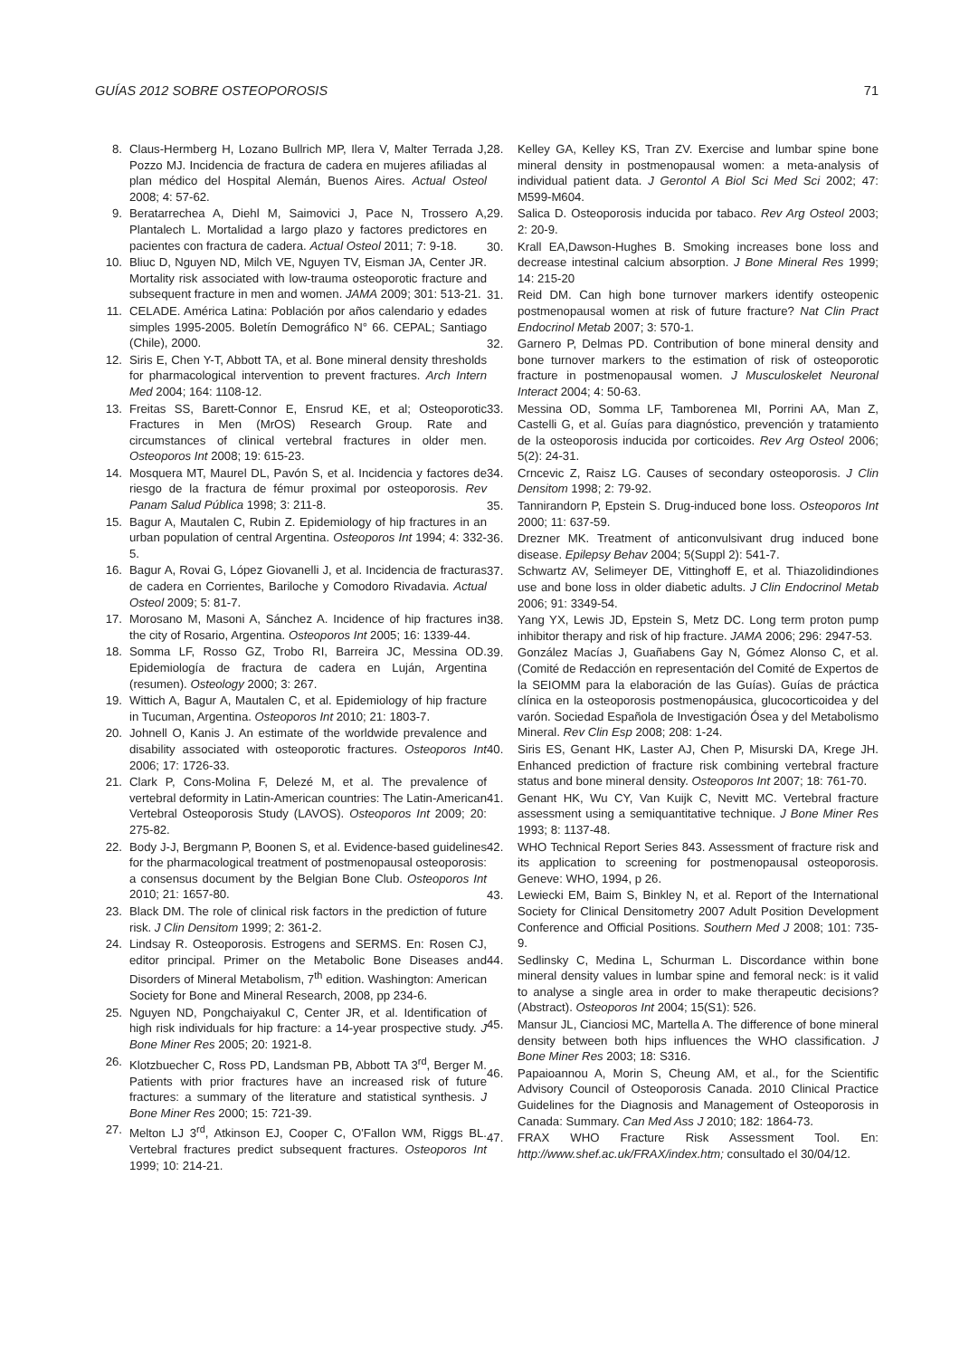GUÍAS 2012 SOBRE OSTEOPOROSIS 71
8. Claus-Hermberg H, Lozano Bullrich MP, Ilera V, Malter Terrada J, Pozzo MJ. Incidencia de fractura de cadera en mujeres afiliadas al plan médico del Hospital Alemán, Buenos Aires. Actual Osteol 2008; 4: 57-62.
9. Beratarrechea A, Diehl M, Saimovici J, Pace N, Trossero A, Plantalech L. Mortalidad a largo plazo y factores predictores en pacientes con fractura de cadera. Actual Osteol 2011; 7: 9-18.
10. Bliuc D, Nguyen ND, Milch VE, Nguyen TV, Eisman JA, Center JR. Mortality risk associated with low-trauma osteoporotic fracture and subsequent fracture in men and women. JAMA 2009; 301: 513-21.
11. CELADE. América Latina: Población por años calendario y edades simples 1995-2005. Boletín Demográfico N° 66. CEPAL; Santiago (Chile), 2000.
12. Siris E, Chen Y-T, Abbott TA, et al. Bone mineral density thresholds for pharmacological intervention to prevent fractures. Arch Intern Med 2004; 164: 1108-12.
13. Freitas SS, Barett-Connor E, Ensrud KE, et al; Osteoporotic Fractures in Men (MrOS) Research Group. Rate and circumstances of clinical vertebral fractures in older men. Osteoporos Int 2008; 19: 615-23.
14. Mosquera MT, Maurel DL, Pavón S, et al. Incidencia y factores de riesgo de la fractura de fémur proximal por osteoporosis. Rev Panam Salud Pública 1998; 3: 211-8.
15. Bagur A, Mautalen C, Rubin Z. Epidemiology of hip fractures in an urban population of central Argentina. Osteoporos Int 1994; 4: 332-5.
16. Bagur A, Rovai G, López Giovanelli J, et al. Incidencia de fracturas de cadera en Corrientes, Bariloche y Comodoro Rivadavia. Actual Osteol 2009; 5: 81-7.
17. Morosano M, Masoni A, Sánchez A. Incidence of hip fractures in the city of Rosario, Argentina. Osteoporos Int 2005; 16: 1339-44.
18. Somma LF, Rosso GZ, Trobo RI, Barreira JC, Messina OD. Epidemiología de fractura de cadera en Luján, Argentina (resumen). Osteology 2000; 3: 267.
19. Wittich A, Bagur A, Mautalen C, et al. Epidemiology of hip fracture in Tucuman, Argentina. Osteoporos Int 2010; 21: 1803-7.
20. Johnell O, Kanis J. An estimate of the worldwide prevalence and disability associated with osteoporotic fractures. Osteoporos Int 2006; 17: 1726-33.
21. Clark P, Cons-Molina F, Delezé M, et al. The prevalence of vertebral deformity in Latin-American countries: The Latin-American Vertebral Osteoporosis Study (LAVOS). Osteoporos Int 2009; 20: 275-82.
22. Body J-J, Bergmann P, Boonen S, et al. Evidence-based guidelines for the pharmacological treatment of postmenopausal osteoporosis: a consensus document by the Belgian Bone Club. Osteoporos Int 2010; 21: 1657-80.
23. Black DM. The role of clinical risk factors in the prediction of future risk. J Clin Densitom 1999; 2: 361-2.
24. Lindsay R. Osteoporosis. Estrogens and SERMS. En: Rosen CJ, editor principal. Primer on the Metabolic Bone Diseases and Disorders of Mineral Metabolism, 7<sup>th</sup> edition. Washington: American Society for Bone and Mineral Research, 2008, pp 234-6.
25. Nguyen ND, Pongchaiyakul C, Center JR, et al. Identification of high risk individuals for hip fracture: a 14-year prospective study. J Bone Miner Res 2005; 20: 1921-8.
26. Klotzbuecher C, Ross PD, Landsman PB, Abbott TA 3<sup>rd</sup>, Berger M. Patients with prior fractures have an increased risk of future fractures: a summary of the literature and statistical synthesis. J Bone Miner Res 2000; 15: 721-39.
27. Melton LJ 3<sup>rd</sup>, Atkinson EJ, Cooper C, O'Fallon WM, Riggs BL. Vertebral fractures predict subsequent fractures. Osteoporos Int 1999; 10: 214-21.
28. Kelley GA, Kelley KS, Tran ZV. Exercise and lumbar spine bone mineral density in postmenopausal women: a meta-analysis of individual patient data. J Gerontol A Biol Sci Med Sci 2002; 47: M599-M604.
29. Salica D. Osteoporosis inducida por tabaco. Rev Arg Osteol 2003; 2: 20-9.
30. Krall EA,Dawson-Hughes B. Smoking increases bone loss and decrease intestinal calcium absorption. J Bone Mineral Res 1999; 14: 215-20
31. Reid DM. Can high bone turnover markers identify osteopenic postmenopausal women at risk of future fracture? Nat Clin Pract Endocrinol Metab 2007; 3: 570-1.
32. Garnero P, Delmas PD. Contribution of bone mineral density and bone turnover markers to the estimation of risk of osteoporotic fracture in postmenopausal women. J Musculoskelet Neuronal Interact 2004; 4: 50-63.
33. Messina OD, Somma LF, Tamborenea MI, Porrini AA, Man Z, Castelli G, et al. Guías para diagnóstico, prevención y tratamiento de la osteoporosis inducida por corticoides. Rev Arg Osteol 2006; 5(2): 24-31.
34. Crncevic Z, Raisz LG. Causes of secondary osteoporosis. J Clin Densitom 1998; 2: 79-92.
35. Tannirandorn P, Epstein S. Drug-induced bone loss. Osteoporos Int 2000; 11: 637-59.
36. Drezner MK. Treatment of anticonvulsivant drug induced bone disease. Epilepsy Behav 2004; 5(Suppl 2): 541-7.
37. Schwartz AV, Selimeyer DE, Vittinghoff E, et al. Thiazolidindiones use and bone loss in older diabetic adults. J Clin Endocrinol Metab 2006; 91: 3349-54.
38. Yang YX, Lewis JD, Epstein S, Metz DC. Long term proton pump inhibitor therapy and risk of hip fracture. JAMA 2006; 296: 2947-53.
39. González Macías J, Guañabens Gay N, Gómez Alonso C, et al. (Comité de Redacción en representación del Comité de Expertos de la SEIOMM para la elaboración de las Guías). Guías de práctica clínica en la osteoporosis postmenopáusica, glucocorticoidea y del varón. Sociedad Española de Investigación Ósea y del Metabolismo Mineral. Rev Clin Esp 2008; 208: 1-24.
40. Siris ES, Genant HK, Laster AJ, Chen P, Misurski DA, Krege JH. Enhanced prediction of fracture risk combining vertebral fracture status and bone mineral density. Osteoporos Int 2007; 18: 761-70.
41. Genant HK, Wu CY, Van Kuijk C, Nevitt MC. Vertebral fracture assessment using a semiquantitative technique. J Bone Miner Res 1993; 8: 1137-48.
42. WHO Technical Report Series 843. Assessment of fracture risk and its application to screening for postmenopausal osteoporosis. Geneve: WHO, 1994, p 26.
43. Lewiecki EM, Baim S, Binkley N, et al. Report of the International Society for Clinical Densitometry 2007 Adult Position Development Conference and Official Positions. Southern Med J 2008; 101: 735-9.
44. Sedlinsky C, Medina L, Schurman L. Discordance within bone mineral density values in lumbar spine and femoral neck: is it valid to analyse a single area in order to make therapeutic decisions? (Abstract). Osteoporos Int 2004; 15(S1): 526.
45. Mansur JL, Cianciosi MC, Martella A. The difference of bone mineral density between both hips influences the WHO classification. J Bone Miner Res 2003; 18: S316.
46. Papaioannou A, Morin S, Cheung AM, et al., for the Scientific Advisory Council of Osteoporosis Canada. 2010 Clinical Practice Guidelines for the Diagnosis and Management of Osteoporosis in Canada: Summary. Can Med Ass J 2010; 182: 1864-73.
47. FRAX WHO Fracture Risk Assessment Tool. En: http://www.shef.ac.uk/FRAX/index.htm; consultado el 30/04/12.